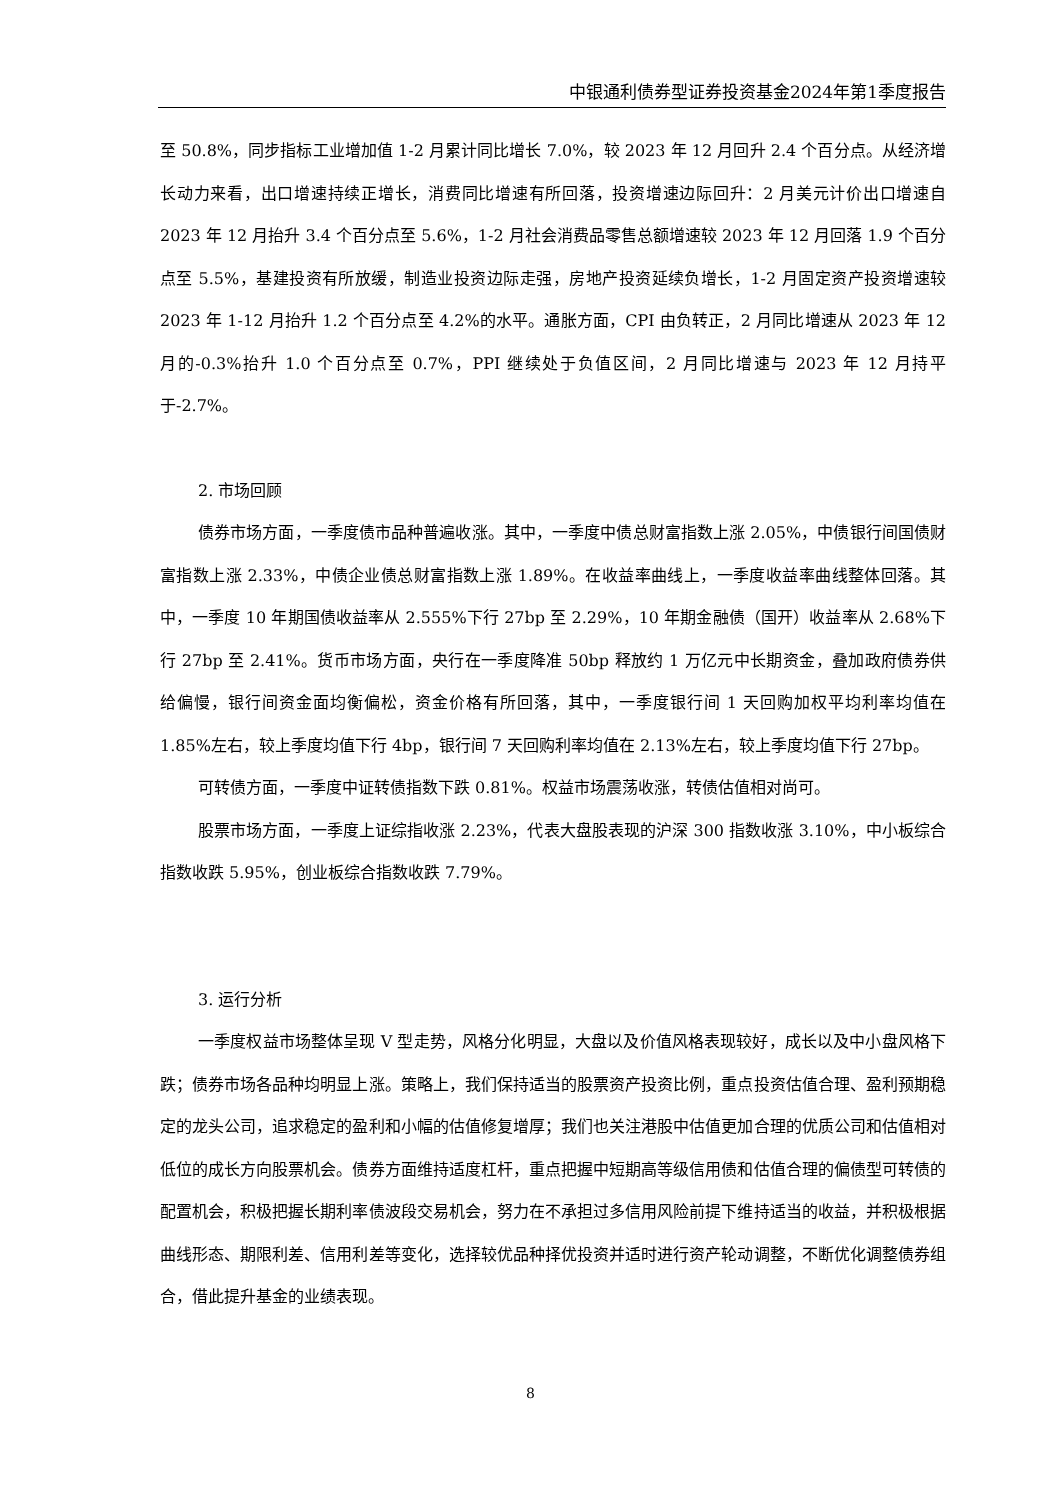中银通利债券型证券投资基金2024年第1季度报告
至 50.8%，同步指标工业增加值 1-2 月累计同比增长 7.0%，较 2023 年 12 月回升 2.4 个百分点。从经济增长动力来看，出口增速持续正增长，消费同比增速有所回落，投资增速边际回升：2 月美元计价出口增速自 2023 年 12 月抬升 3.4 个百分点至 5.6%，1-2 月社会消费品零售总额增速较 2023 年 12 月回落 1.9 个百分点至 5.5%，基建投资有所放缓，制造业投资边际走强，房地产投资延续负增长，1-2 月固定资产投资增速较 2023 年 1-12 月抬升 1.2 个百分点至 4.2%的水平。通胀方面，CPI 由负转正，2 月同比增速从 2023 年 12 月的-0.3%抬升 1.0 个百分点至 0.7%，PPI 继续处于负值区间，2 月同比增速与 2023 年 12 月持平于-2.7%。
2. 市场回顾
债券市场方面，一季度债市品种普遍收涨。其中，一季度中债总财富指数上涨 2.05%，中债银行间国债财富指数上涨 2.33%，中债企业债总财富指数上涨 1.89%。在收益率曲线上，一季度收益率曲线整体回落。其中，一季度 10 年期国债收益率从 2.555%下行 27bp 至 2.29%，10 年期金融债（国开）收益率从 2.68%下行 27bp 至 2.41%。货币市场方面，央行在一季度降准 50bp 释放约 1 万亿元中长期资金，叠加政府债券供给偏慢，银行间资金面均衡偏松，资金价格有所回落，其中，一季度银行间 1 天回购加权平均利率均值在 1.85%左右，较上季度均值下行 4bp，银行间 7 天回购利率均值在 2.13%左右，较上季度均值下行 27bp。
可转债方面，一季度中证转债指数下跌 0.81%。权益市场震荡收涨，转债估值相对尚可。
股票市场方面，一季度上证综指收涨 2.23%，代表大盘股表现的沪深 300 指数收涨 3.10%，中小板综合指数收跌 5.95%，创业板综合指数收跌 7.79%。
3. 运行分析
一季度权益市场整体呈现 V 型走势，风格分化明显，大盘以及价值风格表现较好，成长以及中小盘风格下跌；债券市场各品种均明显上涨。策略上，我们保持适当的股票资产投资比例，重点投资估值合理、盈利预期稳定的龙头公司，追求稳定的盈利和小幅的估值修复增厚；我们也关注港股中估值更加合理的优质公司和估值相对低位的成长方向股票机会。债券方面维持适度杠杆，重点把握中短期高等级信用债和估值合理的偏债型可转债的配置机会，积极把握长期利率债波段交易机会，努力在不承担过多信用风险前提下维持适当的收益，并积极根据曲线形态、期限利差、信用利差等变化，选择较优品种择优投资并适时进行资产轮动调整，不断优化调整债券组合，借此提升基金的业绩表现。
8